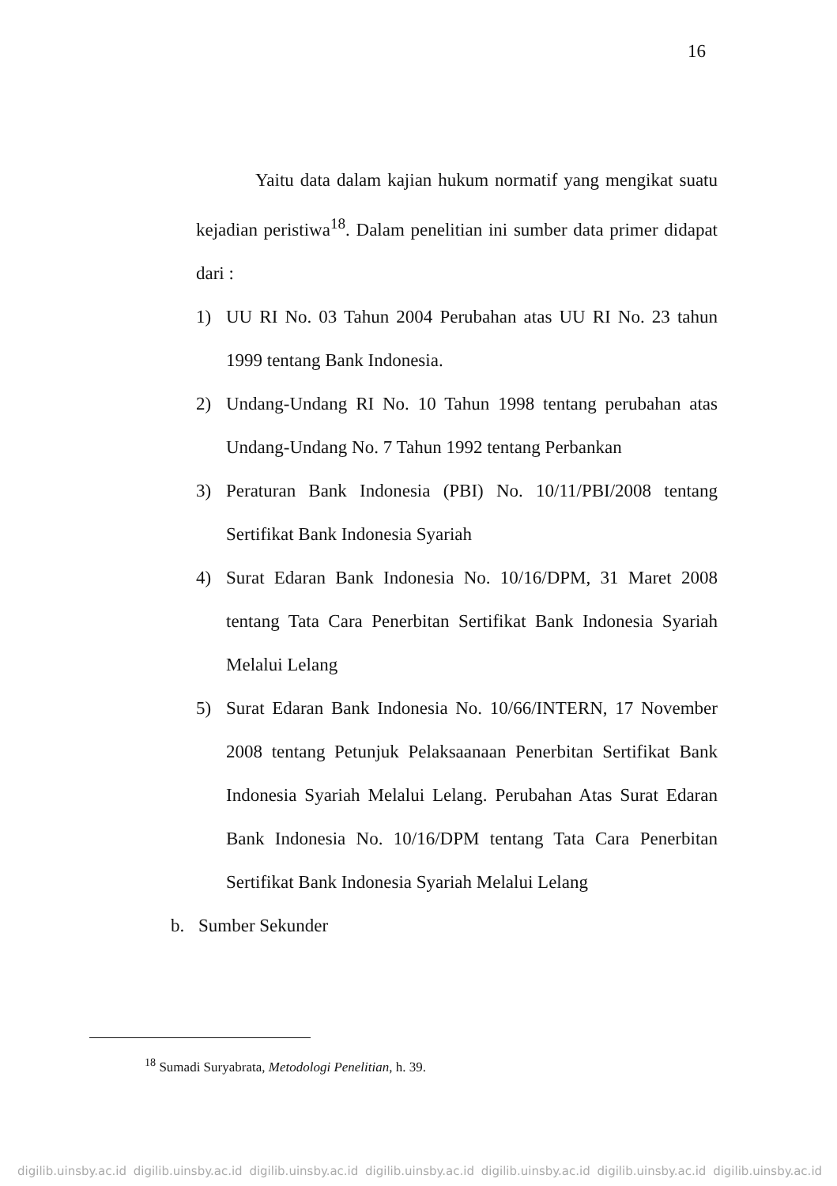16
Yaitu data dalam kajian hukum normatif yang mengikat suatu kejadian peristiwa<sup>18</sup>. Dalam penelitian ini sumber data primer didapat dari :
1) UU RI No. 03 Tahun 2004 Perubahan atas UU RI No. 23 tahun 1999 tentang Bank Indonesia.
2) Undang-Undang RI No. 10 Tahun 1998 tentang perubahan atas Undang-Undang No. 7 Tahun 1992 tentang Perbankan
3) Peraturan Bank Indonesia (PBI) No. 10/11/PBI/2008 tentang Sertifikat Bank Indonesia Syariah
4) Surat Edaran Bank Indonesia No. 10/16/DPM, 31 Maret 2008 tentang Tata Cara Penerbitan Sertifikat Bank Indonesia Syariah Melalui Lelang
5) Surat Edaran Bank Indonesia No. 10/66/INTERN, 17 November 2008 tentang Petunjuk Pelaksaanaan Penerbitan Sertifikat Bank Indonesia Syariah Melalui Lelang. Perubahan Atas Surat Edaran Bank Indonesia No. 10/16/DPM tentang Tata Cara Penerbitan Sertifikat Bank Indonesia Syariah Melalui Lelang
b. Sumber Sekunder
<sup>18</sup> Sumadi Suryabrata, Metodologi Penelitian, h. 39.
digilib.uinsby.ac.id digilib.uinsby.ac.id digilib.uinsby.ac.id digilib.uinsby.ac.id digilib.uinsby.ac.id digilib.uinsby.ac.id digilib.uinsby.ac.id